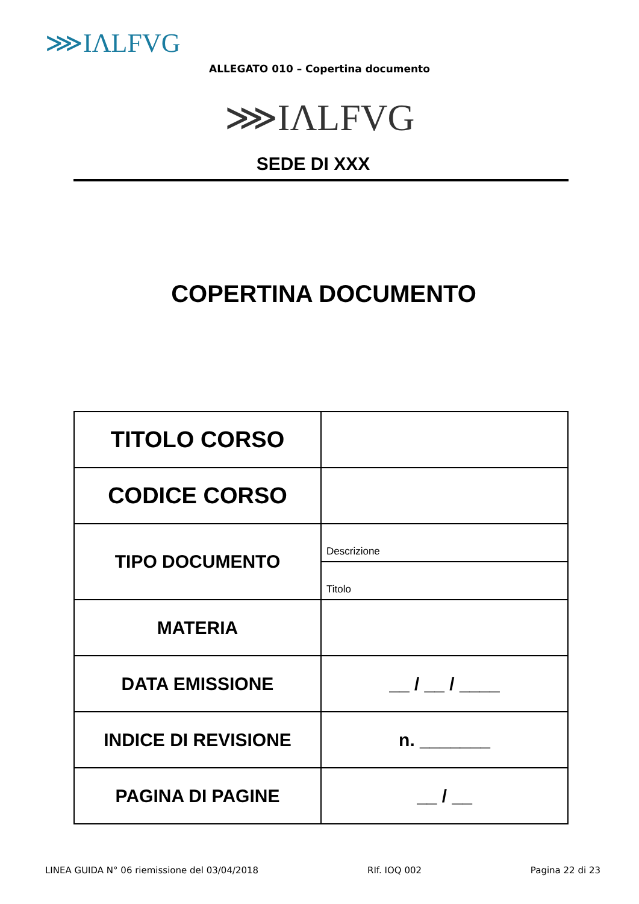⋙IΛLFVG
ALLEGATO 010 – Copertina documento
⋙IΛLFVG
SEDE DI XXX
COPERTINA DOCUMENTO
| TITOLO CORSO | |
| CODICE CORSO | |
| TIPO DOCUMENTO | Descrizione |
| | Titolo |
| MATERIA | |
| DATA EMISSIONE | __ / __ / ____ |
| INDICE DI REVISIONE | n. _______ |
| PAGINA DI PAGINE | __ / __ |
LINEA GUIDA N° 06 riemissione del 03/04/2018 RIf. IOQ 002 Pagina 22 di 23